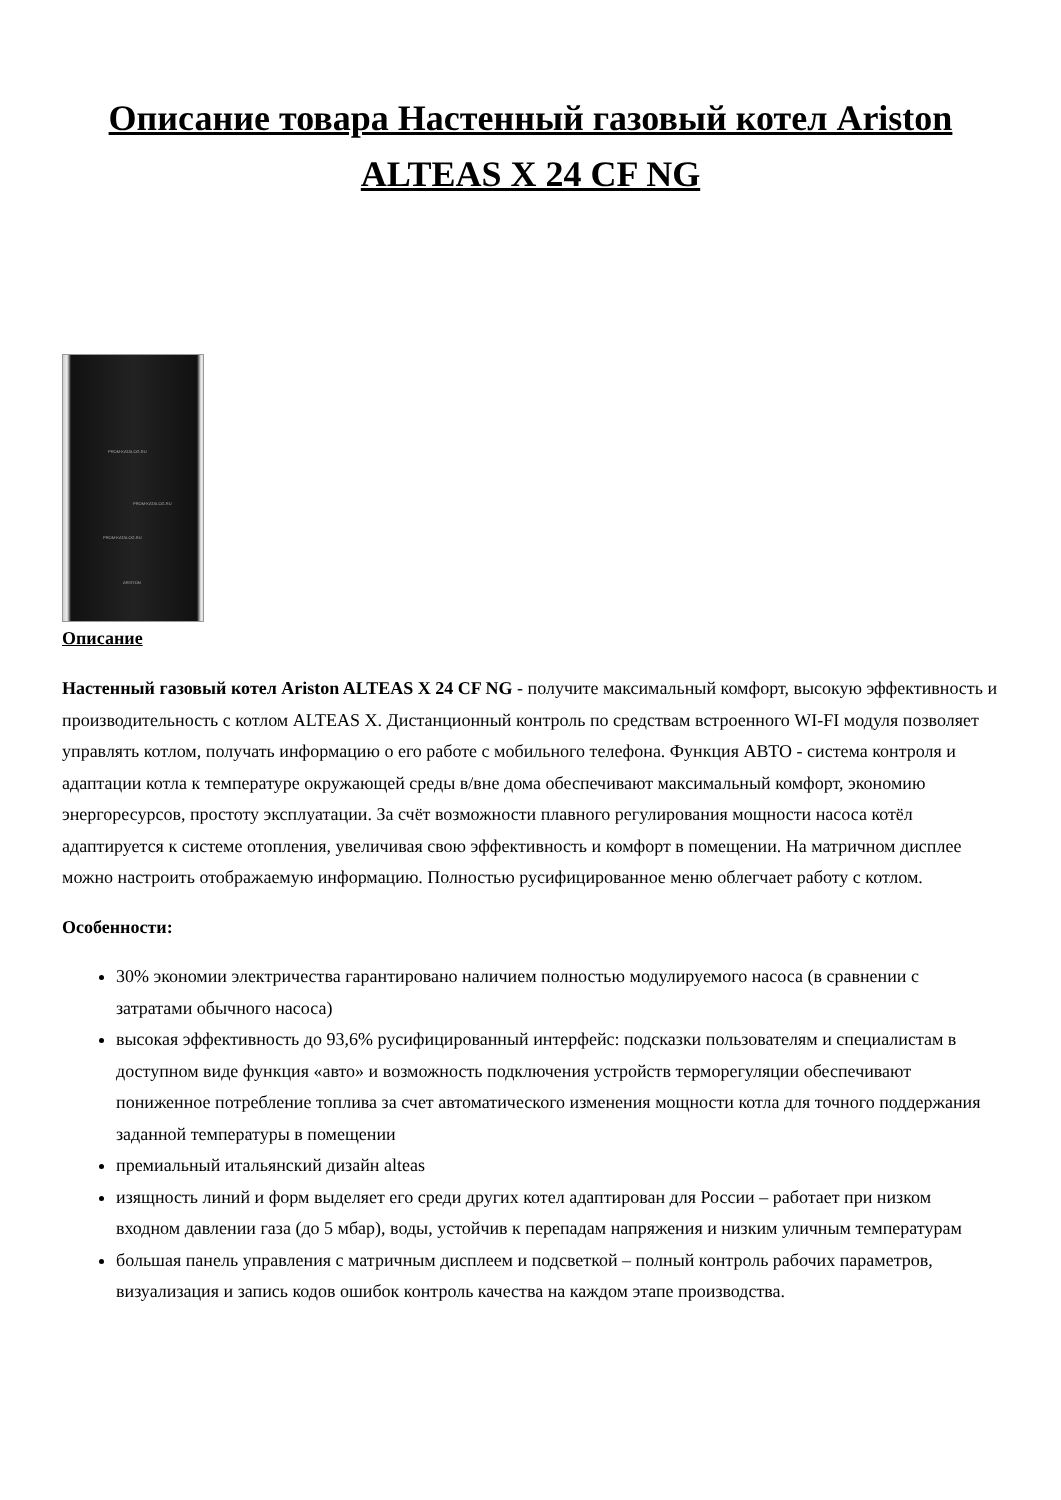Описание товара Настенный газовый котел Ariston ALTEAS X 24 CF NG
PROM-KATALOG.RU
PROM-KATALOG.RU
PROM-KATALOG.RU
ARISTON
Описание
Настенный газовый котел Ariston ALTEAS X 24 CF NG - получите максимальный комфорт, высокую эффективность и производительность с котлом ALTEAS X. Дистанционный контроль по средствам встроенного WI-FI модуля позволяет управлять котлом, получать информацию о его работе с мобильного телефона. Функция АВТО - система контроля и адаптации котла к температуре окружающей среды в/вне дома обеспечивают максимальный комфорт, экономию энергоресурсов, простоту эксплуатации. За счёт возможности плавного регулирования мощности насоса котёл адаптируется к системе отопления, увеличивая свою эффективность и комфорт в помещении. На матричном дисплее можно настроить отображаемую информацию. Полностью русифицированное меню облегчает работу с котлом.
Особенности:
30% экономии электричества гарантировано наличием полностью модулируемого насоса (в сравнении с затратами обычного насоса)
высокая эффективность до 93,6% русифицированный интерфейс: подсказки пользователям и специалистам в доступном виде функция «авто» и возможность подключения устройств терморегуляции обеспечивают пониженное потребление топлива за счет автоматического изменения мощности котла для точного поддержания заданной температуры в помещении
премиальный итальянский дизайн alteas
изящность линий и форм выделяет его среди других котел адаптирован для России – работает при низком входном давлении газа (до 5 мбар), воды, устойчив к перепадам напряжения и низким уличным температурам
большая панель управления с матричным дисплеем и подсветкой – полный контроль рабочих параметров, визуализация и запись кодов ошибок контроль качества на каждом этапе производства.